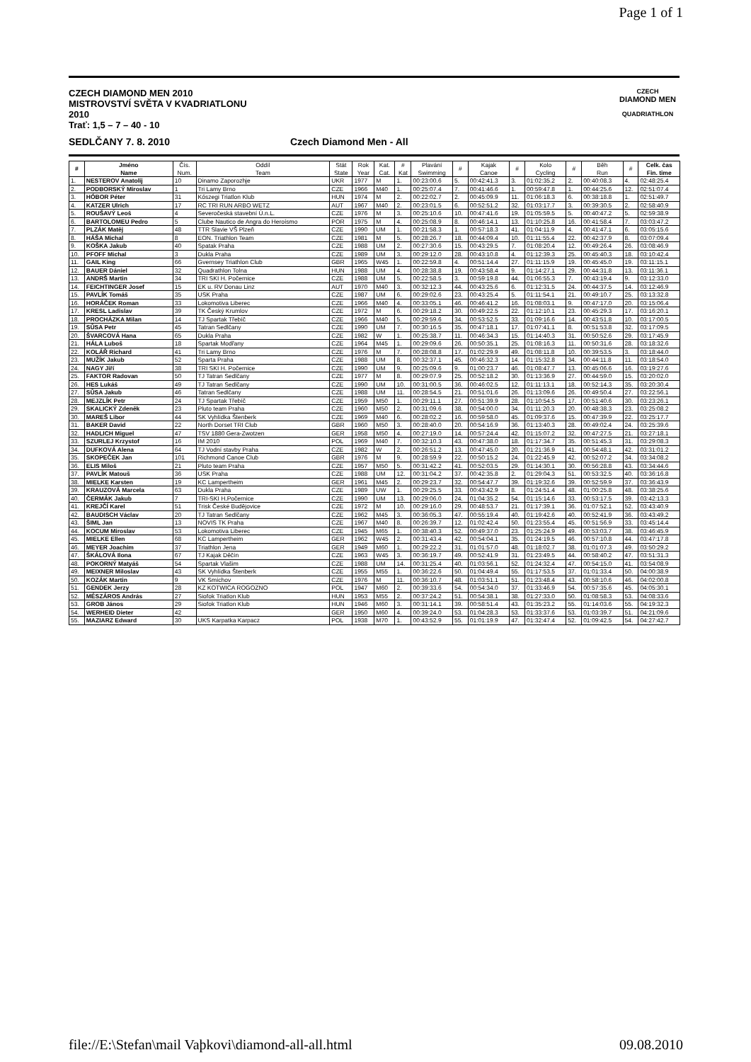Page 1 of 1
CZECH DIAMOND MEN 2010
MISTROVSTVÍ SVĚTA V KVADRIATLONU
2010
Trať: 1,5 – 7 – 40 - 10
CZECH
DIAMOND MEN
QUADRIATHLON
SEDLČANY 7. 8. 2010 Czech Diamond Men - All
| # | Jméno Name | Čís. Num. | Oddíl Team | Stát State | Rok Year | Kat. Cat. | # Kat | Plavání Swimming | # | Kajak Canoe | # | Kolo Cycling | # | Běh Run | # | Celk. čas Fin. time |
| --- | --- | --- | --- | --- | --- | --- | --- | --- | --- | --- | --- | --- | --- | --- | --- | --- |
| 1. | NESTEROV Anatolij | 10 | Dinamo Zaporozhje | UKR | 1977 | M | 1. | 00:23:00.6 | 5. | 00:42:41.3 | 3. | 01:02:35.2 | 2. | 00:40:08.3 | 4. | 02:48:25.4 |
| 2. | PODBORSKÝ Miroslav | 1 | Tri Lamy Brno | CZE | 1966 | M40 | 1. | 00:25:07.4 | 7. | 00:41:46.6 | 1. | 00:59:47.8 | 1. | 00:44:25.6 | 12. | 02:51:07.4 |
| 3. | HÓBOR Péter | 31 | Kőszegi Triatlon Klub | HUN | 1974 | M | 2. | 00:22:02.7 | 2. | 00:45:09.9 | 11. | 01:06:18.3 | 6. | 00:38:18.8 | 1. | 02:51:49.7 |
| 4. | KATZER Ulrich | 17 | RC TRI RUN ARBO WETZ | AUT | 1967 | M40 | 2. | 00:23:01.5 | 6. | 00:52:51.2 | 32. | 01:03:17.7 | 3. | 00:39:30.5 | 2. | 02:58:40.9 |
| 5. | ROUŠAVÝ Leoš | 4 | Severočeská stavební Ú.n.L. | CZE | 1976 | M | 3. | 00:25:10.6 | 10. | 00:47:41.6 | 19. | 01:05:59.5 | 5. | 00:40:47.2 | 5. | 02:59:38.9 |
| 6. | BARTOLOMEU Pedro | 5 | Clube Nautico de Angra do Heroísmo | POR | 1975 | M | 4. | 00:25:08.9 | 8. | 00:46:14.1 | 13. | 01:10:25.8 | 16. | 00:41:58.4 | 7. | 03:03:47.2 |
| 7. | PLZÁK Matěj | 48 | TTR Slavie VŠ Plzeň | CZE | 1990 | UM | 1. | 00:21:58.3 | 1. | 00:57:18.3 | 41. | 01:04:11.9 | 4. | 00:41:47.1 | 6. | 03:05:15.6 |
| 8. | HÁŠA Michal | 8 | EON. Triathlon Team | CZE | 1981 | M | 5. | 00:28:26.7 | 18. | 00:44:09.4 | 10. | 01:11:55.4 | 22. | 00:42:37.9 | 8. | 03:07:09.4 |
| 9. | KOŠKA Jakub | 40 | Spatak Praha | CZE | 1988 | UM | 2. | 00:27:30.6 | 15. | 00:43:29.5 | 7. | 01:08:20.4 | 12. | 00:49:26.4 | 26. | 03:08:46.9 |
| 10. | PFOFF Michal | 3 | Dukla Praha | CZE | 1989 | UM | 3. | 00:29:12.0 | 28. | 00:43:10.8 | 4. | 01:12:39.3 | 25. | 00:45:40.3 | 18. | 03:10:42.4 |
| 11. | GAIL King | 66 | Gvernsey Triathlon Club | GBR | 1965 | W45 | 1. | 00:22:59.8 | 4. | 00:51:14.4 | 27. | 01:11:15.9 | 19. | 00:45:45.0 | 19. | 03:11:15.1 |
| 12. | BAUER Dániel | 32 | Quadrathlon Tolna | HUN | 1988 | UM | 4. | 00:28:38.8 | 19. | 00:43:58.4 | 9. | 01:14:27.1 | 29. | 00:44:31.8 | 13. | 03:11:36.1 |
| 13. | ANDRŠ Martin | 34 | TRI SKI H. Počernice | CZE | 1988 | UM | 5. | 00:22:58.5 | 3. | 00:59:19.8 | 44. | 01:06:55.3 | 7. | 00:43:19.4 | 9. | 03:12:33.0 |
| 14. | FEICHTINGER Josef | 15 | EK u. RV Donau Linz | AUT | 1970 | M40 | 3. | 00:32:12.3 | 44. | 00:43:25.6 | 6. | 01:12:31.5 | 24. | 00:44:37.5 | 14. | 03:12:46.9 |
| 15. | PAVLÍK Tomáš | 35 | USK Praha | CZE | 1987 | UM | 6. | 00:29:02.6 | 23. | 00:43:25.4 | 5. | 01:11:54.1 | 21. | 00:49:10.7 | 25. | 03:13:32.8 |
| 16. | HORÁČEK Roman | 33 | Lokomotiva Liberec | CZE | 1966 | M40 | 4. | 00:33:05.1 | 46. | 00:46:41.2 | 16. | 01:08:03.1 | 9. | 00:47:17.0 | 20. | 03:15:06.4 |
| 17. | KRESL Ladislav | 39 | TK Český Krumlov | CZE | 1972 | M | 6. | 00:29:18.2 | 30. | 00:49:22.5 | 22. | 01:12:10.1 | 23. | 00:45:29.3 | 17. | 03:16:20.1 |
| 18. | PROCHÁZKA Milan | 14 | TJ Spartak Třebíč | CZE | 1966 | M40 | 5. | 00:29:59.6 | 34. | 00:53:52.5 | 33. | 01:09:16.6 | 14. | 00:43:51.8 | 10. | 03:17:00.5 |
| 19. | SŮSA Petr | 45 | Tatran Sedlčany | CZE | 1990 | UM | 7. | 00:30:16.5 | 35. | 00:47:18.1 | 17. | 01:07:41.1 | 8. | 00:51:53.8 | 32. | 03:17:09.5 |
| 20. | ŠVARCOVÁ Hana | 65 | Dukla Praha | CZE | 1982 | W | 1. | 00:25:38.7 | 11. | 00:46:34.3 | 15. | 01:14:40.3 | 31. | 00:50:52.6 | 29. | 03:17:45.9 |
| 21. | HÁLA Luboš | 18 | Spartak Modřany | CZE | 1964 | M45 | 1. | 00:29:09.6 | 26. | 00:50:35.1 | 25. | 01:08:16.3 | 11. | 00:50:31.6 | 28. | 03:18:32.6 |
| 22. | KOLÁŘ Richard | 41 | Tri Lamy Brno | CZE | 1976 | M | 7. | 00:28:08.8 | 17. | 01:02:29.9 | 49. | 01:08:11.8 | 10. | 00:39:53.5 | 3. | 03:18:44.0 |
| 23. | MUŽÍK Jakub | 52 | Sparta Praha | CZE | 1988 | UM | 8. | 00:32:37.1 | 45. | 00:46:32.3 | 14. | 01:15:32.8 | 34. | 00:44:11.8 | 11. | 03:18:54.0 |
| 24. | NAGY Jiří | 38 | TRI SKI H. Počernice | CZE | 1990 | UM | 9. | 00:25:09.6 | 9. | 01:00:23.7 | 46. | 01:08:47.7 | 13. | 00:45:06.6 | 16. | 03:19:27.6 |
| 25. | FAKTOR Radovan | 50 | TJ Tatran Sedlčany | CZE | 1977 | M | 8. | 00:29:07.9 | 25. | 00:52:18.2 | 30. | 01:13:36.9 | 27. | 00:44:59.0 | 15. | 03:20:02.0 |
| 26. | HES Lukáš | 49 | TJ Tatran Sedlčany | CZE | 1990 | UM | 10. | 00:31:00.5 | 36. | 00:46:02.5 | 12. | 01:11:13.1 | 18. | 00:52:14.3 | 35. | 03:20:30.4 |
| 27. | SŮSA Jakub | 46 | Tatran Sedlčany | CZE | 1988 | UM | 11. | 00:28:54.5 | 21. | 00:51:01.6 | 26. | 01:13:09.6 | 26. | 00:49:50.4 | 27. | 03:22:56.1 |
| 28. | MEJZLÍK Petr | 24 | TJ Spartak Třebíč | CZE | 1959 | M50 | 1. | 00:29:11.1 | 27. | 00:51:39.9 | 28. | 01:10:54.5 | 17. | 00:51:40.6 | 30. | 03:23:26.1 |
| 29. | SKALICKÝ Zdeněk | 23 | Pluto team Praha | CZE | 1960 | M50 | 2. | 00:31:09.6 | 38. | 00:54:00.0 | 34. | 01:11:20.3 | 20. | 00:48:38.3 | 23. | 03:25:08.2 |
| 30. | MAREŠ Libor | 44 | SK Vyhlídka Štenberk | CZE | 1969 | M40 | 6. | 00:28:02.2 | 16. | 00:59:58.0 | 45. | 01:09:37.6 | 15. | 00:47:39.9 | 22. | 03:25:17.7 |
| 31. | BAKER David | 22 | North Dorset TRI Club | GBR | 1960 | M50 | 3. | 00:28:40.0 | 20. | 00:54:16.9 | 36. | 01:13:40.3 | 28. | 00:49:02.4 | 24. | 03:25:39.6 |
| 32. | HADLICH Miguel | 47 | TSV 1880 Gera-Zwotzen | GER | 1958 | M50 | 4. | 00:27:19.0 | 14. | 00:57:24.4 | 42. | 01:15:07.2 | 32. | 00:47:27.5 | 21. | 03:27:18.1 |
| 33. | SZURLEJ Krzystof | 16 | IM 2010 | POL | 1969 | M40 | 7. | 00:32:10.3 | 43. | 00:47:38.0 | 18. | 01:17:34.7 | 35. | 00:51:45.3 | 31. | 03:29:08.3 |
| 34. | DUFKOVÁ Alena | 64 | TJ Vodní stavby Praha | CZE | 1982 | W | 2. | 00:26:51.2 | 13. | 00:47:45.0 | 20. | 01:21:36.9 | 41. | 00:54:48.1 | 42. | 03:31:01.2 |
| 35. | SKOPEČEK Jan | 101 | Richmond Canoe Club | GBR | 1976 | M | 9. | 00:28:59.9 | 22. | 00:50:15.2 | 24. | 01:22:45.9 | 42. | 00:52:07.2 | 34. | 03:34:08.2 |
| 36. | ELIS Miloš | 21 | Pluto team Praha | CZE | 1957 | M50 | 5. | 00:31:42.2 | 41. | 00:52:03.5 | 29. | 01:14:30.1 | 30. | 00:56:28.8 | 43. | 03:34:44.6 |
| 37. | PAVLÍK Matouš | 36 | USK Praha | CZE | 1988 | UM | 12. | 00:31:04.2 | 37. | 00:42:35.8 | 2. | 01:29:04.3 | 51. | 00:53:32.5 | 40. | 03:36:16.8 |
| 38. | MIELKE Karsten | 19 | KC Lampertheim | GER | 1961 | M45 | 2. | 00:29:23.7 | 32. | 00:54:47.7 | 39. | 01:19:32.6 | 39. | 00:52:59.9 | 37. | 03:36:43.9 |
| 39. | KRAUZOVÁ Marcela | 63 | Dukla Praha | CZE | 1989 | UW | 1. | 00:29:25.5 | 33. | 00:43:42.9 | 8. | 01:24:51.4 | 48. | 01:00:25.8 | 48. | 03:38:25.6 |
| 40. | ČERMÁK Jakub | 7 | TRI-SKI H.Počernice | CZE | 1990 | UM | 13. | 00:29:06.0 | 24. | 01:04:35.2 | 54. | 01:15:14.6 | 33. | 00:53:17.5 | 39. | 03:42:13.3 |
| 41. | KREJČÍ Karel | 51 | Trisk České Budějovice | CZE | 1972 | M | 10. | 00:29:16.0 | 29. | 00:48:53.7 | 21. | 01:17:39.1 | 36. | 01:07:52.1 | 52. | 03:43:40.9 |
| 42. | BAUDISCH Václav | 20 | TJ Tatran Sedlčany | CZE | 1962 | M45 | 3. | 00:36:05.3 | 47. | 00:55:19.4 | 40. | 01:19:42.6 | 40. | 00:52:41.9 | 36. | 03:43:49.2 |
| 43. | ŠIML Jan | 13 | NOVIS TK Praha | CZE | 1967 | M40 | 8. | 00:26:39.7 | 12. | 01:02:42.4 | 50. | 01:23:55.4 | 45. | 00:51:56.9 | 33. | 03:45:14.4 |
| 44. | KOCUM Miroslav | 53 | Lokomotiva Liberec | CZE | 1945 | M65 | 1. | 00:38:40.3 | 52. | 00:49:37.0 | 23. | 01:25:24.9 | 49. | 00:53:03.7 | 38. | 03:46:45.9 |
| 45. | MIELKE Ellen | 68 | KC Lampertheim | GER | 1962 | W45 | 2. | 00:31:43.4 | 42. | 00:54:04.1 | 35. | 01:24:19.5 | 46. | 00:57:10.8 | 44. | 03:47:17.8 |
| 46. | MEYER Joachim | 37 | Triathlon Jena | GER | 1949 | M60 | 1. | 00:29:22.2 | 31. | 01:01:57.0 | 48. | 01:18:02.7 | 38. | 01:01:07.3 | 49. | 03:50:29.2 |
| 47. | ŠKÁLOVÁ Ilona | 67 | TJ Kajak Děčín | CZE | 1963 | W45 | 3. | 00:36:19.7 | 49. | 00:52:41.9 | 31. | 01:23:49.5 | 44. | 00:58:40.2 | 47. | 03:51:31.3 |
| 48. | POKORNÝ Matyáš | 54 | Spartak Vlašim | CZE | 1988 | UM | 14. | 00:31:25.4 | 40. | 01:03:56.1 | 52. | 01:24:32.4 | 47. | 00:54:15.0 | 41. | 03:54:08.9 |
| 49. | MEIXNER Miloslav | 43 | SK Vyhlídka Štenberk | CZE | 1955 | M55 | 1. | 00:36:22.6 | 50. | 01:04:49.4 | 55. | 01:17:53.5 | 37. | 01:01:33.4 | 50. | 04:00:38.9 |
| 50. | KOZÁK Martin | 9 | VK Smíchov | CZE | 1976 | M | 11. | 00:36:10.7 | 48. | 01:03:51.1 | 51. | 01:23:48.4 | 43. | 00:58:10.6 | 46. | 04:02:00.8 |
| 51. | GENDEK Jerzy | 28 | KZ KOTWICA ROGOZNO | POL | 1947 | M60 | 2. | 00:39:33.6 | 54. | 00:54:34.0 | 37. | 01:33:46.9 | 54. | 00:57:35.6 | 45. | 04:05:30.1 |
| 52. | MÉSZÁROS András | 27 | Siofok Triatlon Klub | HUN | 1953 | M55 | 2. | 00:37:24.2 | 51. | 00:54:38.1 | 38. | 01:27:33.0 | 50. | 01:08:58.3 | 53. | 04:08:33.6 |
| 53. | GROB János | 29 | Siofok Triatlon Klub | HUN | 1946 | M60 | 3. | 00:31:14.1 | 39. | 00:58:51.4 | 43. | 01:35:23.2 | 55. | 01:14:03.6 | 55. | 04:19:32.3 |
| 54. | WERHEID Dieter | 42 | | GER | 1950 | M60 | 4. | 00:39:24.0 | 53. | 01:04:28.3 | 53. | 01:33:37.6 | 53. | 01:03:39.7 | 51. | 04:21:09.6 |
| 55. | MAZIARZ Edward | 30 | UKS Karpatka Karpacz | POL | 1938 | M70 | 1. | 00:43:52.9 | 55. | 01:01:19.9 | 47. | 01:32:47.4 | 52. | 01:09:42.5 | 54. | 04:27:42.7 |
file://E:\Stefan\mail Vaþkovi\diamond-all-all.html 09.08.2010